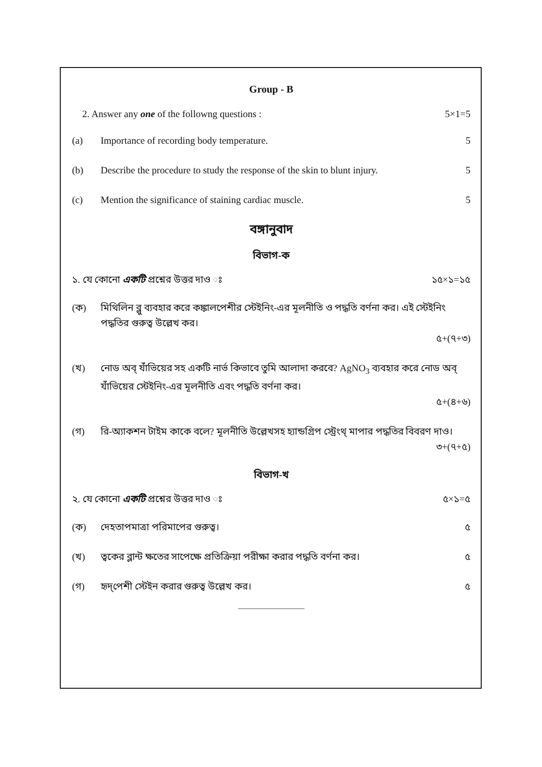Group - B
2. Answer any one of the followng questions : 5×1=5
(a) Importance of recording body temperature. 5
(b) Describe the procedure to study the response of the skin to blunt injury. 5
(c) Mention the significance of staining cardiac muscle. 5
বঙ্গানুবাদ
বিভাগ-ক
১. যে কোনো একটি প্রশ্নের উত্তর দাও ঃ ১৫×১=১৫
(ক) মিথিলিন ব্লু ব্যবহার করে কঙ্কালপেশীর স্টেইনিং-এর মূলনীতি ও পদ্ধতি বর্ণনা কর। এই স্টেইনিং পদ্ধতির গুরুত্ব উল্লেখ কর।
৫+(৭+৩)
(খ) নোড অব্ র্যাঁভিয়ের সহ একটি নার্ভ কিভাবে তুমি আলাদা করবে? AgNO<sub>3</sub> ব্যবহার করে নোড অব্ র্যাঁভিয়ের স্টেইনিং-এর মূলনীতি এবং পদ্ধতি বর্ণনা কর।
৫+(৪+৬)
(গ) রি-অ্যাকশন টাইম কাকে বলে? মূলনীতি উল্লেখসহ হ্যান্ডগ্রিপ স্ট্রেংথ্ মাপার পদ্ধতির বিবরণ দাও।
৩+(৭+৫)
বিভাগ-খ
২. যে কোনো একটি প্রশ্নের উত্তর দাও ঃ ৫×১=৫
(ক) দেহতাপমাত্রা পরিমাপের গুরুত্ব। ৫
(খ) ত্বকের ব্লান্ট ক্ষতের সাপেক্ষে প্রতিক্রিয়া পরীক্ষা করার পদ্ধতি বর্ণনা কর। ৫
(গ) হৃদ্‌পেশী স্টেইন করার গুরুত্ব উল্লেখ কর। ৫